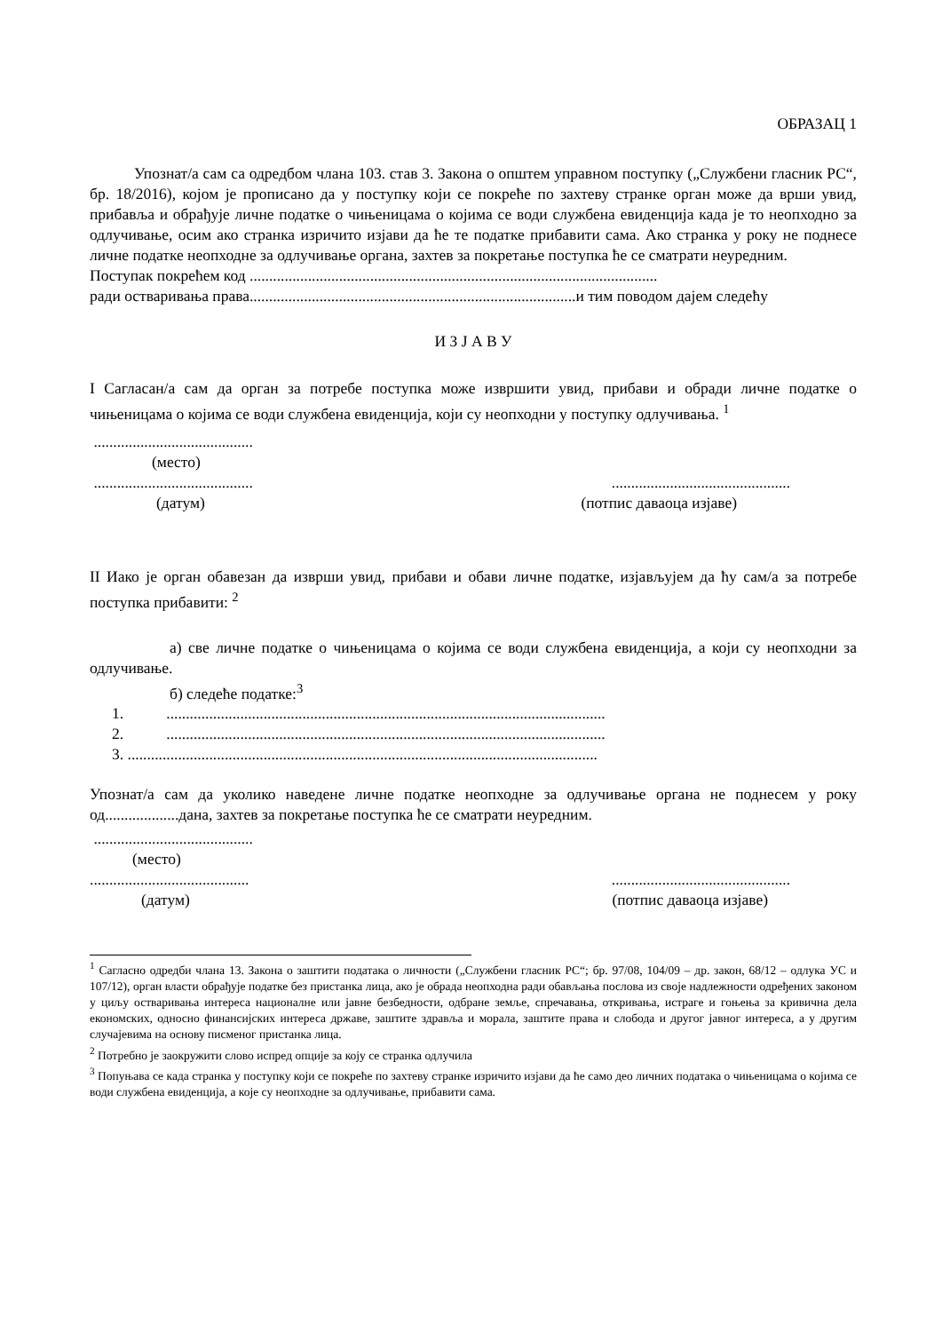ОБРАЗАЦ 1
Упознат/а сам са одредбом члана 103. став 3. Закона о општем управном поступку („Службени гласник РС“, бр. 18/2016), којом је прописано да у поступку који се покреће по захтеву странке орган може да врши увид, прибавља и обрађује личне податке о чињеницама о којима се води службена евиденција када је то неопходно за одлучивање, осим ако странка изричито изјави да ће те податке прибавити сама. Ако странка у року не поднесе личне податке неопходне за одлучивање органа, захтев за покретање поступка ће се сматрати неуредним.
Поступак покрећем код .........................................................................................................
ради остваривања права....................................................................................и тим поводом дајем следећу
И З Ј А В У
I Сагласан/а сам да орган за потребе поступка може извршити увид, прибави и обради личне податке о чињеницама о којима се води службена евиденција, који су неопходни у поступку одлучивања. <sup>1</sup>
.........................................
(место)
.......................................................................................
(датум) (потпис даваоца изјаве)
II Иако је орган обавезан да изврши увид, прибави и обави личне податке, изјављујем да ћу сам/а за потребе поступка прибавити: <sup>2</sup>
а) све личне податке о чињеницама о којима се води службена евиденциjа, а који су неопходни за одлучивање.
б) следеће податке:<sup>3</sup>
1. .................................................................................................................
2. .................................................................................................................
3. .........................................................................................................................
Упознат/а сам да уколико наведене личне податке неопходне за одлучивање органа не поднесем у року од...................дана, захтев за покретање поступка ће се сматрати неуредним.
.........................................
(место)
.......................................................................................
(датум) (потпис даваоца изјаве)
<sup>1</sup> Сагласно одредби члана 13. Закона о заштити података о личности („Службени гласник РС“; бр. 97/08, 104/09 – др. закон, 68/12 – одлука УС и 107/12), орган власти обрађује податке без пристанка лица, ако је обрада неопходна ради обављања послова из своје надлежности одређених законом у циљу остваривања интереса националне или јавне безбедности, одбране земље, спречавања, откривања, истраге и гоњења за кривична дела економских, односно финансијских интереса државе, заштите здравља и морала, заштите права и слобода и другог јавног интереса, а у другим случајевима на основу писменог пристанка лица.
<sup>2</sup> Потребно је заокружити слово испред опције за коју се странка одлучила
<sup>3</sup> Попуњава се када странка у поступку који се покреће по захтеву странке изричито изјави да ће само део личних података о чињеницама о којима се води службена евиденција, а које су неопходне за одлучивање, прибавити сама.